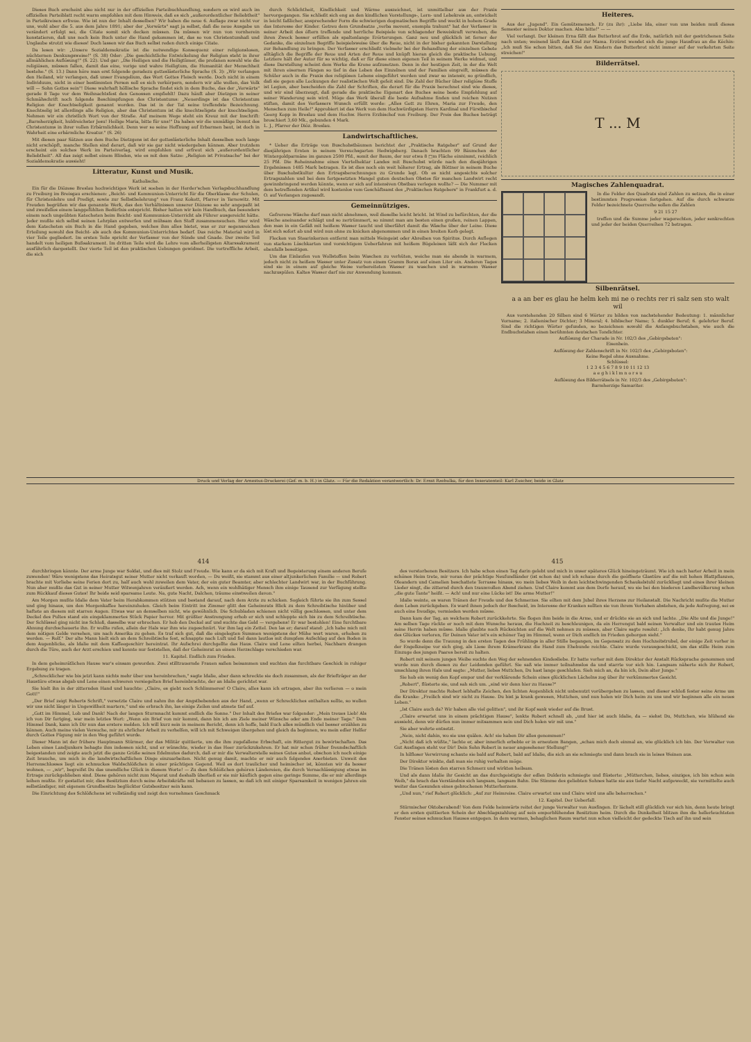Dieses Buch erscheint also nicht nur in der offiziellen Parteibuchhandlung, sondern es wird auch im offiziellen Parteiblatt recht warm empfohlen mit dem Hinweis, daß es sich „außerordentlicher Beliebtheit" in Parteikreisen erfreue. Wie ist nun der Inhalt desselben? Wir haben die neue 6. Auflage zwar nicht vor uns, wohl aber die 5. aus dem Jahre 1891; aber der „Vorwärts" sagt ja selbst, daß die neue Ausgabe un verändert erfolgt sei, die Citate somit sich decken müssen. Da müssen wir nun von vornherein konstatieren, daß uns noch kein Buch unter die Hand gekommen ist, das so von Christentumhaß und Unglaube strotzt wie dieses! Doch lassen wir das Buch selbst reden durch einige Citate.
Da lesen wir: „Unsere Sozialdemokratie ist die notwendige Konsequenz einer religionslosen, nüchternen Denkungsweise!" (S. 38) Oder: „Die geschichtliche Entwickelung der Religion steht in ihrer allmählichen Auflösung!" (S. 22). Und gar: „Die Heiligen und die Heiligtümer, die profanen sowohl wie die religiösen, müssen fallen, damit das eine, vorige und wahre Heiligtum, die Humanität der Menschheit bestehe." (S. 13.) Dann höre man erst folgende geradezu gotteslästerliche Sprache (S. 3): „Wir verlangen den Heiland, wir verlangen, daß unser Evangelium, das Wort Gottes Fleisch werde. Doch nicht in einem Individuum, nicht in einer bestimmten Person soll es sich verkörpern, sondern wir alle wollen, das Volk will — Sohn Gottes sein"! Diese wahrhaft höllische Sprache findet sich in dem Buche, das der „Vorwärts" gerade 8 Tage vor dem Weihnachtsfest den Genossen empfiehlt! Dazu häuft aber Dietzgen in seiner Schmähschrift noch folgende Beschimpfungen des Christentums: „Neuerdings ist das Christentum Religion der Knechtseligkeit genannt worden. Das ist in der Tat seine treffendste Bezeichnung. Knechtselig ist allerdings alle Religion, aber das Christentum ist die knechtseligste der knechtseligen. Nehmen wir ein christlich Wort von der Straße. Auf meinem Wege steht ein Kreuz mit der Inschrift: „Barmherzigkeit, huldreichster Jesu! Heilige Maria, bitte für uns!" Da haben wir die unmäßige Demut des Christentums in ihrer vollen Erbärmlichkeit. Denn wer so seine Hoffnung auf Erbarmen baut, ist doch in Wahrheit eine erbärmliche Kreatur." (S. 26)
Mit diesen paar Sätzen aus dem Buche Dietzgens ist der gotteslästerliche Inhalt desselben noch lange nicht erschöpft, manche Stellen sind derart, daß wir sie gar nicht wiedergeben können. Aber trotzdem erscheint ein solches Werk im Parteiverlag, wird empfohlen und erfreut sich „außerordentlicher Beliebtheit". All das zeigt selbst einem Blinden, wie es mit dem Satze: „Religion ist Privatsache" bei der Sozialdemokratie aussieht!
Litteratur, Kunst und Musik.
Katholische.
Ein für die Diözese Breslau hochwichtiges Werk ist soeben in der Herder'schen Verlagsbuchhandlung zu Freiburg im Breisgau erschienen: „Beicht- und Kommunion-Unterricht für die Oberklasse der Schulen, für Christenlehre und Predigt, sowie zur Selbstbelehrung" von Franz Kokott, Pfarrer in Tarnowitz. Mit Freuden begrüßen wir das genannte Werk, das den Verhältnissen unserer Diözese so sehr angepaßt ist und zweifellos einem langgefühlten Bedürfnis entspricht. Bisher hatten wir kein Handbuch, das besonders einem noch ungeübten Katecheten beim Beicht- und Kommunion-Unterricht als Führer ausgereicht hätte. Jeder mußte sich selbst seinen Lehrplan entwerfen und mühsam den Stoff zusammensuchen. Hier wird dem Katecheten ein Buch in die Hand gegeben, welches ihm alles bietet, was er zur segensreichen Erteilung sowohl des Beicht- als auch des Kommunion-Unterrichtes bedarf. Das reiche Material wird in vier Teile gegliedert. Im ersten Teile spricht der Verfasser von der Sünde und Gnade. Der zweite Teil handelt vom heiligen Bußsakrament. Im dritten Teile wird die Lehre vom allerheiligsten Altarssakrament ausführlich dargestellt. Der vierte Teil ist den praktischen Uebungen gewidmet. Die vortreffliche Arbeit, die sich
durch Schlichtheit, Kindlichkeit und Wärme auszeichnet, ist unmittelbar aus der Praxis hervorgegangen. Sie schließt sich eng an den kindlichen Vorstellungs-, Lern- und Lebekreis an, entwickelt in leicht faßlicher, ansprechender Form die schwierigen dogmatischen Begriffe und weckt in hohem Grade das Interesse der Kinder. Getreu dem Grundsatze „verba movent, exempla trahunt" hat der Verfasser in seiner Arbeit des öftern treffende und herrliche Beispiele von schlagender Beweiskraft verwoben, die ihren Zweck besser erfüllen als spaltenlange Erörterungen. Ganz neu und glücklich ist ferner der Gedanke, die einzelnen Begriffe beispielsweise über die Reue, nicht in der bisher gekannten Darstellung zur Behandlung zu bringen. Der Verfasser erschließt vielmehr bei der Behandlung der einzelnen Gebote alltäglich die Begriffe der Reue und Arten der Reue und knüpft hieran gleich die praktische Uebung. Letztere hält der Autor für so wichtig, daß er für diese einen eigenen Teil in seinem Werke widmet, und diese Darstellung scheint dem Werke die Krone aufzusetzen. Denn in der heutigen Zeit, in der die Welt mit ihren eisernen Fängen so tief in das Leben des Einzelnen und der Familien eingreift, müssen die Schüler auch in die Praxis des religiösen Lebens eingeführt werden und zwar so intensiv, so gründlich, daß sie gegen alle Lockungen der realistischen Welt gefeit sind. Die Zahl der Bücher über religiöse Stoffe ist Legion, aber bescheiden die Zahl der Schriften, die derart für die Praxis berechnet sind wie dieses, und wir sind überzeugt, daß gerade die praktische Eigenart des Buches seine beste Empfehlung auf seiner Wanderung sein wird. Möge das Werk überall die beste Aufnahme finden und reichen Nutzen stiften, damit des Verfassers Wunsch erfüllt werde: „Alles Gott zu Ehren, Maria zur Freude, den Menschen zum Heile!" Approbiert ist das Werk von dem Hochwürdigsten Herrn Kardinal und Fürstbischof Georg Kopp in Breslau und dem Hochw. Herrn Erzbischof von Freiburg. Der Preis des Buches beträgt broschiert 3,60 Mk., gebunden 4 Mark.
L. J., Pfarrer der Diöz. Breslau.
Landwirtschaftliches.
* Ueber die Erträge von Buschobstbäumen berichtet der „Praktische Ratgeber" auf Grund der diesjährigen Ernten in seinem Versuchsgarten Hedwigsberg. Danach brachten 99 Bäumchen der Wintergoldparmäne im ganzen 2500 Pfd., somit der Baum, der nur etwa 8 □m Fläche einnimmt, reichlich 25 Pfd. Die Roheinnahme eines Viertelhektar Landes mit Buschobst würde nach den diesjährigen Ergebnissen 1485 Mark betragen. Es ist dies noch ein weit höherer Ertrag, als Böttner in seinem Buche über Buschobstkultur den Ertragsberechnungen zu Grunde legt. Ob es nicht angesichts solcher Ertragszahlen und bei dem fortgesetzten Mangel guten deutschen Obstes für manchen Landwirt recht gewinnbringend werden könnte, wenn er sich auf intensiven Obstbau verlegen wollte? — Die Nummer mit dem betreffenden Artikel wird kostenlos vom Geschäftsamt des „Praktischen Ratgebers" in Frankfurt a. d. O. auf Verlangen zugesandt.
Gemeinnütziges.
Gefrorene Wäsche darf man nicht abnehmen, weil dieselbe leicht bricht. Ist Wind zu befürchten, der die Wäsche aneinander schlägt und so zertrümmert, so nimmt man am besten einen großen, reinen Lappen, den man in ein Gefäß mit heißem Wasser taucht und überfährt damit die Wäsche über der Leine. Diese löst sich sofort ab und wird nun ohne zu knicken abgenommen und in einen breiten Korb gelegt.
Flecken von Stearinkerzen entfernt man mittels Weingeist oder Abreiben von Spiritus. Durch Auflegen von starkem Löschkarton und vorsichtigem Ueberfahren mit heißem Bügeleisen läßt sich der Flecken ebenfalls beseitigen.
Um das Einlaufen von Wollstoffen beim Waschen zu verhüten, weiche man sie abends in warmem, jedoch nicht zu heißem Wasser unter Zusatz von einem Gramm Borax auf einen Liter ein. Anderen Tages sind sie in einem auf gleiche Weise vorbereiteten Wasser zu waschen und in warmem Wasser nachzuspülen. Kaltes Wasser darf nie zur Anwendung kommen.
Heiteres.
Aus der „Jugend". Ein Gemütsmensch. Er (zu ihr): „Liebe Ida, einer von uns beiden muß dieses Semester seinen Doktor machen. Also bitte!" — —
Viel verlangt. Der kleinen Erna fällt das Butterbrot auf die Erde, natürlich mit der gestrichenen Seite nach unten; weinend läuft das Kind zur Mama. Erzürnt wendet sich die junge Hausfrau an die Köchin: „Ich muß Sie schon bitten, daß Sie den Kindern das Butterbrot nicht immer auf der verkehrten Seite streichen!"
Bilderrätsel.
T ... M
Magisches Zahlenquadrat.
In die Felder des Quadrats sind Zahlen zu setzen, die in einer bestimmten Progression fortgehen. Auf die durch schwarze Felder bezeichnete Querreihe sollen die Zahlen
9 21 15 27
treffen und die Summe jeder wagerechten, jeder senkrechten und jeder der beiden Querreihen 72 betragen.
Silbenrätsel.
a a an ber es glau he helm keh mi ne o rechts rer ri salz sen sto walt wil
Aus vorstehenden 20 Silben sind 6 Wörter zu bilden von nachstehender Bedeutung: 1. männlicher Vorname; 2. italienischer Dichter; 3 Mineral; 4. biblischer Name; 5. dunkler Beruf; 6. gelehrter Beruf. Sind die richtigen Wörter gefunden, so bezeichnen sowohl die Anfangsbuchstaben, wie auch die Endbuchstaben einen berühmten deutschen Tondichter.
Auflösung der Charade in Nr. 102/3 des „Gebirgsboten":
Eisenbein.
Auflösung der Zahlenschrift in Nr. 102/3 des „Gebirgsboten":
Keine Regel ohne Ausnahme.
Schlüssel:
1 2 3 4 5 6 7 8 9 10 11 12 13
a e g h i k l m n o r s u
Auflösung des Bilderrätsels in Nr. 102/3 des „Gebirgsboten":
Barmherzige Samariter.
Druck und Verlag der Arnestus-Druckerei (Gef. m. b. H.) in Glatz. — Für die Redaktion verantwortlich: Dr. Ernst Rzehulka, für den Inseratenteil: Karl Zuscher, beide in Glatz
414 415
durchbringen könnte. Der arme Junge war Soldat, und dies mit Stolz und Freude. Wie kann er da sich mit Kraft und Begeisterung einem anderen Berufe zuwenden! Wäre wenigstens das Heiratsgut seiner Mutter nicht verkauft worden, — Du weißt, sie stammt aus einer altjunkerlichen Familie — und Robert brachte mit Vorliebe seine Ferien dort zu, half auch wohl zuweilen dem Vater, der ein guter Beamter, aber schlechter Landwirt war, in der Buchführung. Nun aber mußte das Gut in seiner Mutter Witwenjahren veräußert werden. Ach, wenn ein wohlhätiger Mensch ihm einige Tausend zur Verfügung stellte zum Rückkauf dieses Gutes! Ihr beide seid sparsame Leute. Na, gute Nacht, Dalchen, träume einstweilen davon."
Am Morgen mußte Idalie dem Vater beim Herabkommen stützen und bestand darauf, nach dem Arzte zu schicken. Sogleich führte sie ihn zum Sessel und ging hinaus, um den Morgenkaffee hereinzuholen. Gleich beim Eintritt ins Zimmer glitt des Geheimrats Blick zu dem Schreibtische hinüber und haftete an diesem mit starren Augen. Etwas war an demselben nicht, wie gewöhnlich. Die Schubladen schienen nicht völlig geschlossen, und unter dem Deckel des Pultes stand ein eingeklammertes Stück Papier hervor. Mit größter Anstrengung erhob er sich und schleppte sich bis zu dem Schreibtische. Der Schlüssel ging nicht ins Schloß, dasselbe war erbrochen. Er hob den Deckel auf und suchte das Geld — vergebens! Er war bestohlen! Eine furchtbare Ahnung durchschauerte ihn. Er wollte rufen, allein der Hals war ihm wie zugeschnürt. Vor ihm lag ein Zettel. Den las er; darauf stand: „Ich habe mich mit dem nötigen Gelde versehen, um nach Amerika zu gehen. Es traf sich gut, daß die eingelegten Summen wenigstens der Mühe wert waren, erhoben zu werden. — Rolf." Der alte Mann hielt sich an dem Schreibtische fest, schnappte nach Luft und fiel dann lautlos mit dumpfem Aufschlag auf den Boden in dem Augenblicke, als Idalie mit dem Kaffeegeschirr hereintrat. Ihr Aufschrei durchgellte das Haus. Claire und Lene eilten herbei, Nachbarn drangen durch die Türe, auch der Arzt erschien und konnte nur feststellen, daß der Geheimrat an einem Herzschlage verschieden war.
11. Kapitel. Endlich zum Frieden.
In dem geheimrätlichen Hause war's einsam geworden. Zwei stilltrauernde Frauen saßen beisammen und suchten das furchtbare Geschick in ruhiger Ergebung zu tragen.
„Schrecklicher wie bis jetzt kann nichts mehr über uns hereinbrechen," sagte Idalie, aber dann schreckte sie doch zusammen, als der Briefträger an der Haustüre etwas abgab und Lene einen schweren versiegelten Brief hereinbrachte, der an Idalie gerichtet war.
Sie hielt ihn in der zitternden Hand und hauchte: „Claire, es giebt noch Schlimmeres! O Claire, alles kann ich ertragen, aber ihn verlieren — o mein Gott!"
„Der Brief zeigt Roberts Schrift," versetzte Claire und nahm ihn der Angstbebenden aus der Hand, „wenn er Schreckliches enthalten sollte, so wollen wir uns nicht länger in Ungewißheit martern," und sie erbrach ihn, las einige Zeilen und atmete tief auf.
„Gott im Himmel, Lob und Dank! Nach der langen Sturmnacht kommt endlich die Sonne." Der Inhalt des Briefes war folgender: „Mein treues Lieb! Als ich von Dir fortging, war mein letztes Wort: „Wenn ein Brief von mir kommt, dann bin ich am Ziele meiner Wünsche oder am Ende meiner Tage." Dem Himmel Dank, kann ich Dir nun das erstere melden. Ich will kurz sein in meinem Bericht, denn ich hoffe, bald Euch alles mündlich viel besser erzählen zu können. Auch meine vielen Versuche, mir zu ehrlicher Arbeit zu verhelfen, will ich mit Schweigen übergehen und gleich da beginnen, wo mein edler Helfer durch Gottes Fügung mir in den Weg geführt wurde.
Dieser Mann ist der frühere Hauptmann Stürmer, der das Militär quittierte, um die ihm zugefallene Erbschaft, ein Rittergut zu bewirtschaften. Das Leben eines Landjunkers behagte ihm indessen nicht, und er wünschte, wieder in das Heer zurückzukehren. Er hat mir schon früher freundschaftlich beigestanden und zeigte auch jetzt die ganze Größe seines Edelmutes dadurch, daß er mir die Verwalterstelle seines Gutes anbot, obschon ich noch einige Zeit brauche, um mich in die landwirtschaftlichen Dinge einzuarbeiten. Nicht genug damit, machte er mir auch folgendes Anerbieten. Unweit des Herrenschlosses liegt ein schmuckes Waldschlößchen in einer prächtigen Gegend. Weil es dort traulicher und heimischer ist, könnten wir da besser wohnen, — „wir", begreifst Du das unendliche Glück in diesem Worte! — Zu dem Schlößchen gehören Ländereien, die durch Vernachlässigung etwas im Ertrage zurückgeblieben sind. Diese gehören nicht zum Majorat und deshalb überließ er sie mir käuflich gegen eine geringe Summe, die er mir allerdings leihen mußte. Er gestattet mir, dies Besitztum durch seine Arbeitskräfte mit bebauen zu lassen, so daß ich mit einiger Sparsamkeit in wenigen Jahren ein selbständiger, mit eigenem Grundbesitze beglückter Gutsbesitzer sein kann.
Die Einrichtung des Schlößchens ist vollständig und zeigt den vornehmen Geschmack
des verstorbenen Besitzers. Ich habe schon einen Tag darin gelebt und mich in unser späteres Glück hineingeträumt. Wie ich nach harter Arbeit in mein schönes Heim trete, mir voran der prächtige Neufundländer (ist schon da) und ich schaue durch die geöffnete Glastüre auf die mit hohen Blattpflanzen, Oleandern und Camelien beschattete Terrasse hinaus, wo mein liebes Weib in dem leichtschwingenden Schaukelstuhl zurückliegt und eines ihrer kleinen Lieder singt, die zitternd durch den traumvollen Abend ziehen. Und Claire kommt aus dem Dorfe herauf, wo sie bei den biederen Landbevölkerung schon „die gute Tante" heißt. — Ach! und nur eine Lücke ist! Die arme Mutter!"
Idalie weinte, es waren Tränen der Freude und des Schmerzes. Sie eilten mit dem Jubel ihres Herzens zur Heilanstalt. Die Nachricht mußte die Mutter dem Leben zurückgeben. Es ward ihnen jedoch der Bescheid, im Interesse der Kranken sollten sie von ihrem Vorhaben abstehen, da jede Aufregung, sei es auch eine freudige, vermieden werden müsse.
Dann kam der Tag, an welchem Robert zurückkehrte. Sie flogen ihm beide in die Arme, und er drückte sie an sich und lachte. „Die Alte und die Junge!" Am selben Tage rückte er noch mit dem Wunsche heraus, die Hochzeit zu beschleunigen, da ein Herrengut bald seinen Verwalter und ein trautes Heim seine Herrin haben müsse. Idalie glaubte noch Rücksichten auf die Welt nehmen zu müssen, aber Claire sagte resolut: „Ich denke, Ihr habt genug Jahre des Glückes verloren, für Deinen Vater ist's ein schöner Tag im Himmel, wenn er Dich endlich im Frieden geborgen sieht."
So wurde denn die Trauung in den ersten Tagen des Frühlings in aller Stille begangen, im Gegensatz zu dem Hochzeitstrubel, der einige Zeit vorher in der Engelkneipe vor sich ging, als Liese ihrem Krämerkranz die Hand zum Ehebunde reichte. Claire wurde vorausgeschickt, um das stille Heim zum Einzuge des jungen Paares bereit zu halten.
Robert mit seinem jungen Weibe suchte den Weg der sehnenden Kindesliebe. Er hatte vorher mit dem Direktor der Anstalt Rücksprache genommen und wurde nun durch diesen zu der Leidenden geführt. Sie saß wie immer teilnahmslos da und starrte vor sich hin. Langsam näherte sich ihr Robert, umschlang ihren Hals und sagte: „Mutter, liebes Muttchen, Du hast lange geschlafen. Sieh mich an, da bin ich, Dein alter Junge."
Sie hob ein wenig den Kopf empor und der verklärende Schein eines glücklichen Lächelns zog über ihr verkümmertes Gesicht.
„Robert", flüsterte sie, und sah sich um. „sind wir denn hier zu Hause?"
Der Direktor machte Robert lebhafte Zeichen, den lichten Augenblick nicht unbenutzt vorübergehen zu lassen, und dieser schloß fester seine Arme um die Kranke: „Freilich sind wir nicht zu Hause. Du bist ja krank gewesen, Muttchen, und nun holen wir Dich heim zu uns und wir beginnen alle ein neues Leben."
„Ist Claire auch da? Wir haben alle viel gelitten", und ihr Kopf sank wieder auf die Brust.
„Claire erwartet uns in einem prächtigen Hause", lenkte Robert schnell ab, „und hier ist auch Idalie, da — siehst Du, Muttchen, wie blühend sie aussieht, denn wir dürfen nun immer mitsammen sein und Dich holen wir mit uns."
Sie aber wehrte entsetzt.
„Nein, nicht dahin, wo sie uns quälen. Ach! sie haben Dir alles genommen!"
„Nicht daß ich wüßte," lachte er, aber innerlich erbebte er in erneutem Bangen, „schau mich doch einmal an, wie glücklich ich bin. Der Verwalter von Gut Ausfingen steht vor Dir! Dein Sohn Robert in neuer angesehener Stellung!"
In hilfloser Verwirrung schaute sie bald auf Robert, bald auf Idalie, die sich an sie schmiegte und dann brach sie in leises Weinen aus.
Der Direktor winkte, daß man sie ruhig verhalten möge.
Die Tränen lösten den starren Schmerz und wirkten heilsam.
Und als dann Idalie ihr Gesicht an das durchgeistigte der edlen Dulderin schmiegte und flüsterte: „Mütterchen, liebes, einziges, ich bin schon sein Weib," da brach das Verständnis sich langsam, langsam Bahn. Die Stimme des geliebten Sohnes hatte sie aus tiefer Nacht aufgeweckt, sie vermittelte auch weiter das Gesunden eines gebrochenen Mutterherzens.
„Und nun," rief Robert glücklich: „Auf zur Heimreise. Claire erwartet uns und Claire wird uns alle beherrschen."
12. Kapitel. Der Ueberfall.
Stürmischer Oktoberabend! Von dem Felde heimwärts reitet der junge Verwalter von Ausfingen. Er lächelt still glücklich vor sich hin, denn heute bringt er den ersten quittierten Schein der Abschlagszahlung auf sein emporblühendes Besitztum heim. Durch die Dunkelheit blitzen ihm die hellerleuchteten Fenster seines schmucken Hauses entgegen. In dem warmen, behaglichen Raum wartet nun schon vielleicht der gedeckte Tisch auf ihn und sein